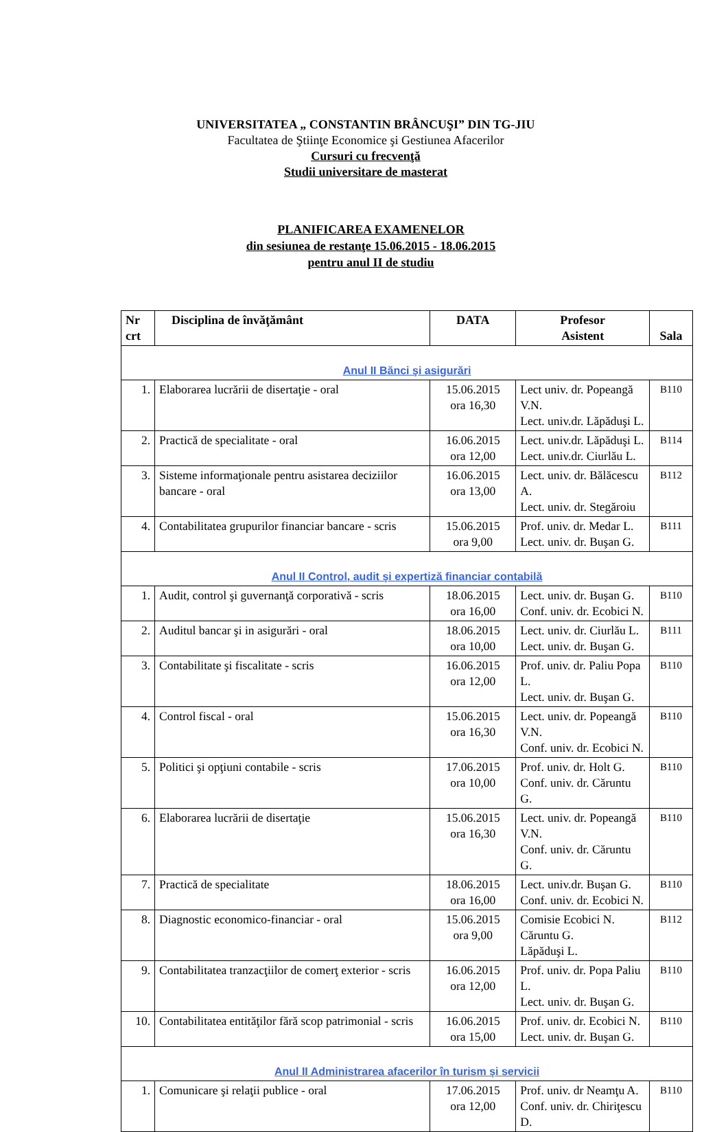UNIVERSITATEA „ CONSTANTIN BRÂNCUŞI” DIN TG-JIU
Facultatea de Ştiinţe Economice şi Gestiunea Afacerilor
Cursuri cu frecvenţă
Studii universitare de masterat
PLANIFICAREA EXAMENELOR
din sesiunea de restanţe 15.06.2015 - 18.06.2015
pentru anul II de studiu
| Nr crt | Disciplina de învăţământ | DATA | Profesor Asistent | Sala |
| --- | --- | --- | --- | --- |
| Anul II Bănci şi asigurări | | | | |
| 1. | Elaborarea lucrării de disertaţie - oral | 15.06.2015 ora 16,30 | Lect univ. dr. Popeangă V.N. Lect. univ.dr. Lăpăduşi L. | B110 |
| 2. | Practică de specialitate - oral | 16.06.2015 ora 12,00 | Lect. univ.dr. Lăpăduşi L. Lect. univ.dr. Ciurlău L. | B114 |
| 3. | Sisteme informaţionale pentru asistarea deciziilor bancare - oral | 16.06.2015 ora 13,00 | Lect. univ. dr. Bălăcescu A. Lect. univ. dr. Stegăroiu | B112 |
| 4. | Contabilitatea grupurilor financiar bancare - scris | 15.06.2015 ora 9,00 | Prof. univ. dr. Medar L. Lect. univ. dr. Buşan G. | B111 |
| Anul II Control, audit şi expertiză financiar contabilă | | | | |
| 1. | Audit, control şi guvernanţă corporativă - scris | 18.06.2015 ora 16,00 | Lect. univ. dr. Buşan G. Conf. univ. dr. Ecobici N. | B110 |
| 2. | Auditul bancar şi in asigurări - oral | 18.06.2015 ora 10,00 | Lect. univ. dr. Ciurlău L. Lect. univ. dr. Buşan G. | B111 |
| 3. | Contabilitate şi fiscalitate - scris | 16.06.2015 ora 12,00 | Prof. univ. dr. Paliu Popa L. Lect. univ. dr. Buşan G. | B110 |
| 4. | Control fiscal - oral | 15.06.2015 ora 16,30 | Lect. univ. dr. Popeangă V.N. Conf. univ. dr. Ecobici N. | B110 |
| 5. | Politici şi opţiuni contabile - scris | 17.06.2015 ora 10,00 | Prof. univ. dr. Holt G. Conf. univ. dr. Căruntu G. | B110 |
| 6. | Elaborarea lucrării de disertaţie | 15.06.2015 ora 16,30 | Lect. univ. dr. Popeangă V.N. Conf. univ. dr. Căruntu G. | B110 |
| 7. | Practică de specialitate | 18.06.2015 ora 16,00 | Lect. univ.dr. Buşan G. Conf. univ. dr. Ecobici N. | B110 |
| 8. | Diagnostic economico-financiar - oral | 15.06.2015 ora 9,00 | Comisie Ecobici N. Căruntu G. Lăpăduşi L. | B112 |
| 9. | Contabilitatea tranzacţiilor de comerţ exterior - scris | 16.06.2015 ora 12,00 | Prof. univ. dr. Popa Paliu L. Lect. univ. dr. Buşan G. | B110 |
| 10. | Contabilitatea entităţilor fără scop patrimonial - scris | 16.06.2015 ora 15,00 | Prof. univ. dr. Ecobici N. Lect. univ. dr. Buşan G. | B110 |
| Anul II Administrarea afacerilor în turism şi servicii | | | | |
| 1. | Comunicare şi relaţii publice - oral | 17.06.2015 ora 12,00 | Prof. univ. dr Neamţu A. Conf. univ. dr. Chiriţescu D. | B110 |